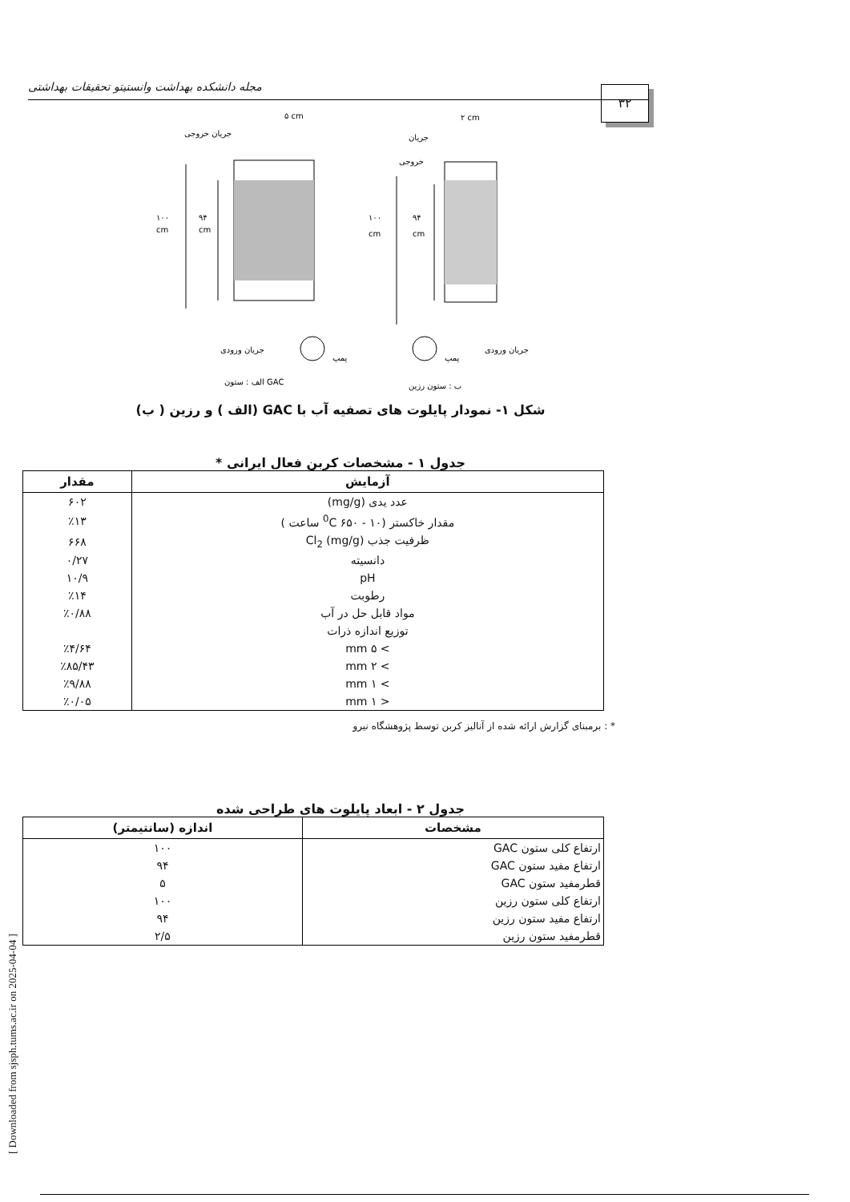[ Downloaded from sjsph.tums.ac.ir on 2025-04-04 ]
مجله دانشکده بهداشت وانستیتو تحقیقات بهداشتی ۳۲
۵ cm
۲ cm
جریان خروجی
جریان
خروجی
۱۰۰
cm
۹۴
cm
۱۰۰
cm
۹۴
cm
پمپ
پمپ
جریان ورودی
جریان ورودی
الف : ستون GAC
ب : ستون رزین
شکل ۱- نمودار پایلوت های تصفیه آب با GAC (الف ) و رزین ( ب)
جدول ۱ - مشخصات کربن فعال ایرانی *
| آزمایش | مقدار |
| --- | --- |
| عدد یدی (mg/g) | ۶۰۲ |
| مقدار خاکستر (<sup>0</sup>C ۶۵۰ - ۱۰ ساعت ) | ٪۱۳ |
| ظرفیت جذب Cl<sub>2</sub> (mg/g) | ۶۶۸ |
| دانسیته | ۰/۲۷ |
| pH | ۱۰/۹ |
| رطوبت | ٪۱۴ |
| مواد قابل حل در آب | ٪۰/۸۸ |
| توزیع اندازه ذرات | |
| > ۵ mm | ٪۴/۶۴ |
| > ۲ mm | ٪۸۵/۴۳ |
| > ۱ mm | ٪۹/۸۸ |
| < ۱ mm | ٪۰/۰۵ |
* : برمبنای گزارش ارائه شده از آنالیز کربن توسط پژوهشگاه نیرو
جدول ۲ - ابعاد پایلوت های طراحی شده
| مشخصات | اندازه (سانتیمتر) |
| --- | --- |
| ارتفاع کلی ستون GAC | ۱۰۰ |
| ارتفاع مفید ستون GAC | ۹۴ |
| قطرمفید ستون GAC | ۵ |
| ارتفاع کلی ستون رزین | ۱۰۰ |
| ارتفاع مفید ستون رزین | ۹۴ |
| قطرمفید ستون رزین | ۲/۵ |